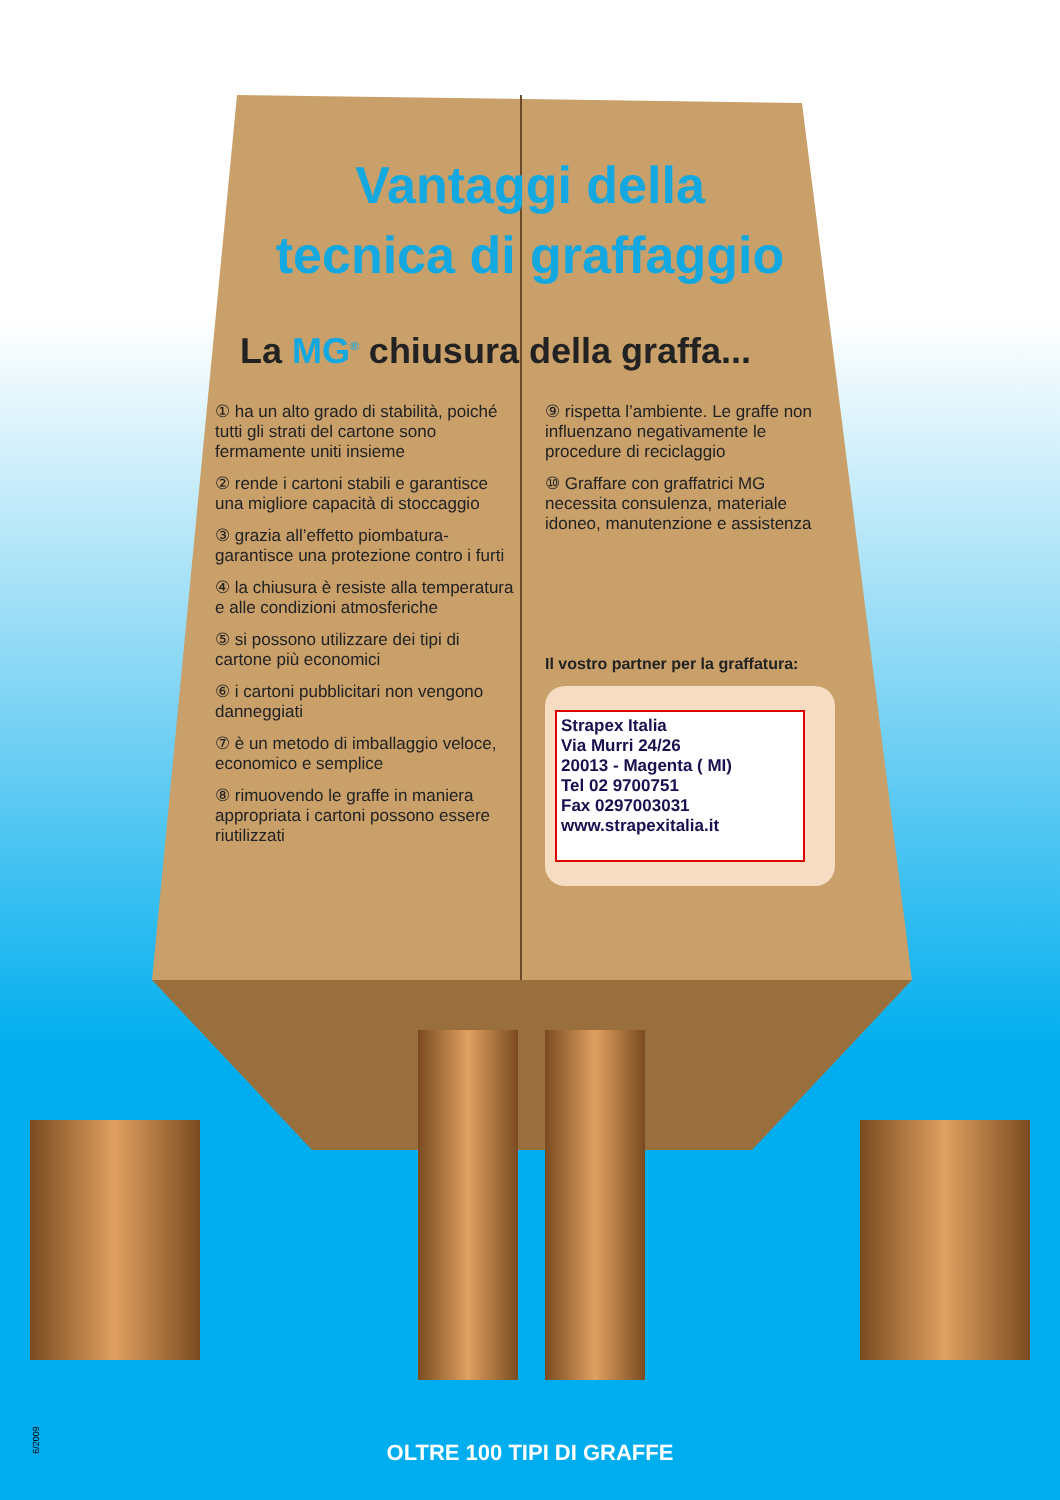Vantaggi della
tecnica di graffaggio
La MG<sup>®</sup> chiusura della graffa...
① ha un alto grado di stabilità, poiché tutti gli strati del cartone sono fermamente uniti insieme
② rende i cartoni stabili e garantisce una migliore capacità di stoccaggio
③ grazia all’effetto piombatura- garantisce una protezione contro i furti
④ la chiusura è resiste alla temperatura e alle condizioni atmosferiche
⑤ si possono utilizzare dei tipi di cartone più economici
⑥ i cartoni pubblicitari non vengono danneggiati
⑦ è un metodo di imballaggio veloce, economico e semplice
⑧ rimuovendo le graffe in maniera appropriata i cartoni possono essere riutilizzati
⑨ rispetta l’ambiente. Le graffe non influenzano negativamente le procedure di reciclaggio
⑩ Graffare con graffatrici MG necessita consulenza, materiale idoneo, manutenzione e assistenza
Il vostro partner per la graffatura:
Strapex Italia
Via Murri 24/26
20013 - Magenta ( MI)
Tel 02 9700751
Fax 0297003031
www.strapexitalia.it
6/2009 OLTRE 100 TIPI DI GRAFFE